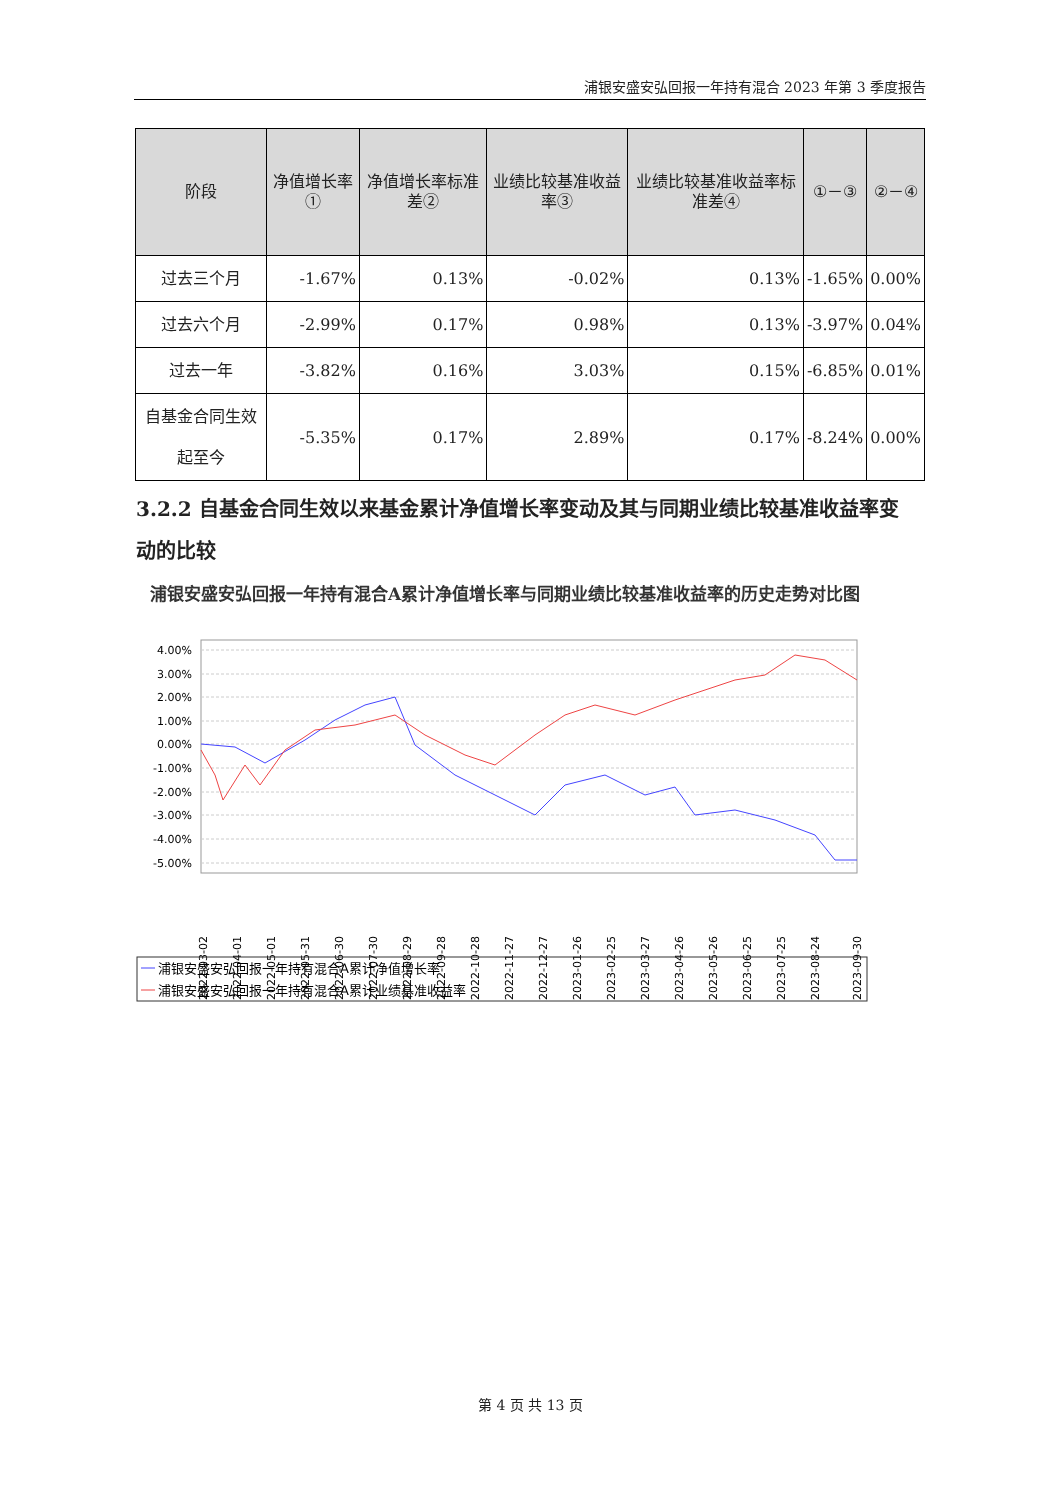浦银安盛安弘回报一年持有混合 2023 年第 3 季度报告
| 阶段 | 净值增长率① | 净值增长率标准差② | 业绩比较基准收益率③ | 业绩比较基准收益率标准差④ | ①－③ | ②－④ |
| --- | --- | --- | --- | --- | --- | --- |
| 过去三个月 | -1.67% | 0.13% | -0.02% | 0.13% | -1.65% | 0.00% |
| 过去六个月 | -2.99% | 0.17% | 0.98% | 0.13% | -3.97% | 0.04% |
| 过去一年 | -3.82% | 0.16% | 3.03% | 0.15% | -6.85% | 0.01% |
| 自基金合同生效起至今 | -5.35% | 0.17% | 2.89% | 0.17% | -8.24% | 0.00% |
3.2.2 自基金合同生效以来基金累计净值增长率变动及其与同期业绩比较基准收益率变动的比较
浦银安盛安弘回报一年持有混合A累计净值增长率与同期业绩比较基准收益率的历史走势对比图
4.00%
3.00%
2.00%
1.00%
0.00%
-1.00%
-2.00%
-3.00%
-4.00%
-5.00%
2022-03-02
2022-04-01
2022-05-01
2022-05-31
2022-06-30
2022-07-30
2022-08-29
2022-09-28
2022-10-28
2022-11-27
2022-12-27
2023-01-26
2023-02-25
2023-03-27
2023-04-26
2023-05-26
2023-06-25
2023-07-25
2023-08-24
2023-09-30
浦银安盛安弘回报一年持有混合A累计净值增长率
浦银安盛安弘回报一年持有混合A累计业绩基准收益率
第 4 页 共 13 页